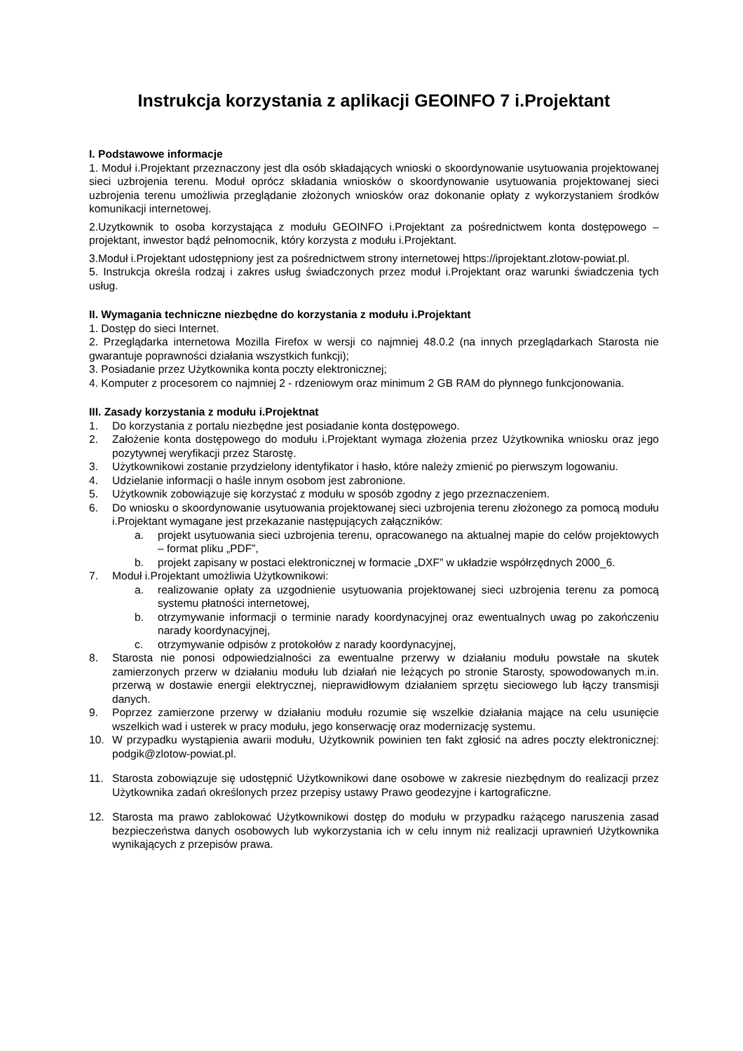Instrukcja korzystania z aplikacji GEOINFO 7 i.Projektant
I. Podstawowe informacje
1. Moduł i.Projektant przeznaczony jest dla osób składających wnioski o skoordynowanie usytuowania projektowanej sieci uzbrojenia terenu. Moduł oprócz składania wniosków o skoordynowanie usytuowania projektowanej sieci uzbrojenia terenu umożliwia przeglądanie złożonych wniosków oraz dokonanie opłaty z wykorzystaniem środków komunikacji internetowej.
2.Uzytkownik to osoba korzystająca z modułu GEOINFO i.Projektant za pośrednictwem konta dostępowego – projektant, inwestor bądź pełnomocnik, który korzysta z modułu i.Projektant.
3.Moduł i.Projektant udostępniony jest za pośrednictwem strony internetowej https://iprojektant.zlotow-powiat.pl.
5. Instrukcja określa rodzaj i zakres usług świadczonych przez moduł i.Projektant oraz warunki świadczenia tych usług.
II. Wymagania techniczne niezbędne do korzystania z modułu i.Projektant
1. Dostęp do sieci Internet.
2. Przeglądarka internetowa Mozilla Firefox w wersji co najmniej 48.0.2 (na innych przeglądarkach Starosta nie gwarantuje poprawności działania wszystkich funkcji);
3. Posiadanie przez Użytkownika konta poczty elektronicznej;
4. Komputer z procesorem co najmniej 2 - rdzeniowym oraz minimum 2 GB RAM do płynnego funkcjonowania.
III. Zasady korzystania z modułu i.Projektnat
1. Do korzystania z portalu niezbędne jest posiadanie konta dostępowego.
2. Założenie konta dostępowego do modułu i.Projektant wymaga złożenia przez Użytkownika wniosku oraz jego pozytywnej weryfikacji przez Starostę.
3. Użytkownikowi zostanie przydzielony identyfikator i hasło, które należy zmienić po pierwszym logowaniu.
4. Udzielanie informacji o haśle innym osobom jest zabronione.
5. Użytkownik zobowiązuje się korzystać z modułu w sposób zgodny z jego przeznaczeniem.
6. Do wniosku o skoordynowanie usytuowania projektowanej sieci uzbrojenia terenu złożonego za pomocą modułu i.Projektant wymagane jest przekazanie następujących załączników:
a. projekt usytuowania sieci uzbrojenia terenu, opracowanego na aktualnej mapie do celów projektowych – format pliku „PDF”,
b. projekt zapisany w postaci elektronicznej w formacie „DXF” w układzie współrzędnych 2000_6.
7. Moduł i.Projektant umożliwia Użytkownikowi:
a. realizowanie opłaty za uzgodnienie usytuowania projektowanej sieci uzbrojenia terenu za pomocą systemu płatności internetowej,
b. otrzymywanie informacji o terminie narady koordynacyjnej oraz ewentualnych uwag po zakończeniu narady koordynacyjnej,
c. otrzymywanie odpisów z protokołów z narady koordynacyjnej,
8. Starosta nie ponosi odpowiedzialności za ewentualne przerwy w działaniu modułu powstałe na skutek zamierzonych przerw w działaniu modułu lub działań nie leżących po stronie Starosty, spowodowanych m.in. przerwą w dostawie energii elektrycznej, nieprawidłowym działaniem sprzętu sieciowego lub łączy transmisji danych.
9. Poprzez zamierzone przerwy w działaniu modułu rozumie się wszelkie działania mające na celu usunięcie wszelkich wad i usterek w pracy modułu, jego konserwację oraz modernizację systemu.
10. W przypadku wystąpienia awarii modułu, Użytkownik powinien ten fakt zgłosić na adres poczty elektronicznej: podgik@zlotow-powiat.pl.
11. Starosta zobowiązuje się udostępnić Użytkownikowi dane osobowe w zakresie niezbędnym do realizacji przez Użytkownika zadań określonych przez przepisy ustawy Prawo geodezyjne i kartograficzne.
12. Starosta ma prawo zablokować Użytkownikowi dostęp do modułu w przypadku rażącego naruszenia zasad bezpieczeństwa danych osobowych lub wykorzystania ich w celu innym niż realizacji uprawnień Użytkownika wynikających z przepisów prawa.